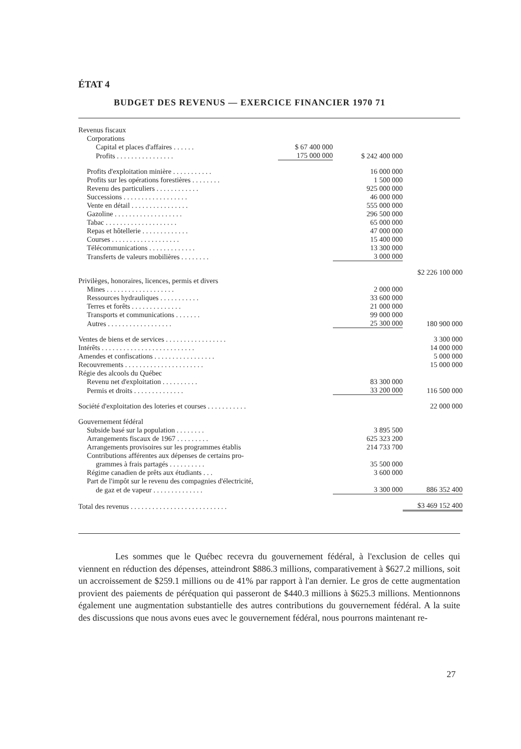ÉTAT 4
BUDGET DES REVENUS — EXERCICE FINANCIER 1970 71
| Revenus fiscaux | | | |
| Corporations | | | |
| Capital et places d'affaires . . . . . . | $ 67 400 000 | | |
| Profits . . . . . . . . . . . . . . . . | 175 000 000 | $ 242 400 000 | |
| Profits d'exploitation minière . . . . . . . . . . . | | 16 000 000 | |
| Profits sur les opérations forestières . . . . . . . . | | 1 500 000 | |
| Revenu des particuliers . . . . . . . . . . . . | | 925 000 000 | |
| Successions . . . . . . . . . . . . . . . . . . | | 46 000 000 | |
| Vente en détail . . . . . . . . . . . . . . . . | | 555 000 000 | |
| Gazoline . . . . . . . . . . . . . . . . . . . | | 296 500 000 | |
| Tabac . . . . . . . . . . . . . . . . . . . . | | 65 000 000 | |
| Repas et hôtellerie . . . . . . . . . . . . . | | 47 000 000 | |
| Courses . . . . . . . . . . . . . . . . . . . | | 15 400 000 | |
| Télécommunications . . . . . . . . . . . . . | | 13 300 000 | |
| Transferts de valeurs mobilières . . . . . . . . | | 3 000 000 | |
| | | | $2 226 100 000 |
| Privilèges, honoraires, licences, permis et divers | | | |
| Mines . . . . . . . . . . . . . . . . . . . | | 2 000 000 | |
| Ressources hydrauliques . . . . . . . . . . . | | 33 600 000 | |
| Terres et forêts . . . . . . . . . . . . . . | | 21 000 000 | |
| Transports et communications . . . . . . . | | 99 000 000 | |
| Autres . . . . . . . . . . . . . . . . . . | | 25 300 000 | 180 900 000 |
| Ventes de biens et de services . . . . . . . . . . . . . . . . . | | | 3 300 000 |
| Intérêts . . . . . . . . . . . . . . . . . . . . . . . . . . | | | 14 000 000 |
| Amendes et confiscations . . . . . . . . . . . . . . . . . | | | 5 000 000 |
| Recouvrements . . . . . . . . . . . . . . . . . . . . . . | | | 15 000 000 |
| Régie des alcools du Québec | | | |
| Revenu net d'exploitation . . . . . . . . . . | | 83 300 000 | |
| Permis et droits . . . . . . . . . . . . . . | | 33 200 000 | 116 500 000 |
| Société d'exploitation des loteries et courses . . . . . . . . . . . | | | 22 000 000 |
| Gouvernement fédéral | | | |
| Subside basé sur la population . . . . . . . . | | 3 895 500 | |
| Arrangements fiscaux de 1967 . . . . . . . . . | | 625 323 200 | |
| Arrangements provisoires sur les programmes établis | | 214 733 700 | |
| Contributions afférentes aux dépenses de certains pro- | | | |
| grammes à frais partagés . . . . . . . . . . | | 35 500 000 | |
| Régime canadien de prêts aux étudiants . . . | | 3 600 000 | |
| Part de l'impôt sur le revenu des compagnies d'électricité, | | | |
| de gaz et de vapeur . . . . . . . . . . . . . . | | 3 300 000 | 886 352 400 |
| Total des revenus . . . . . . . . . . . . . . . . . . . . . . . . . . . | | | $3 469 152 400 |
Les sommes que le Québec recevra du gouvernement fédéral, à l'exclusion de celles qui viennent en réduction des dépenses, atteindront $886.3 millions, comparativement à $627.2 millions, soit un accroissement de $259.1 millions ou de 41% par rapport à l'an dernier. Le gros de cette augmentation provient des paiements de péréquation qui passeront de $440.3 millions à $625.3 millions. Mentionnons également une augmentation substantielle des autres contributions du gouvernement fédéral. A la suite des discussions que nous avons eues avec le gouvernement fédéral, nous pourrons maintenant re-
27